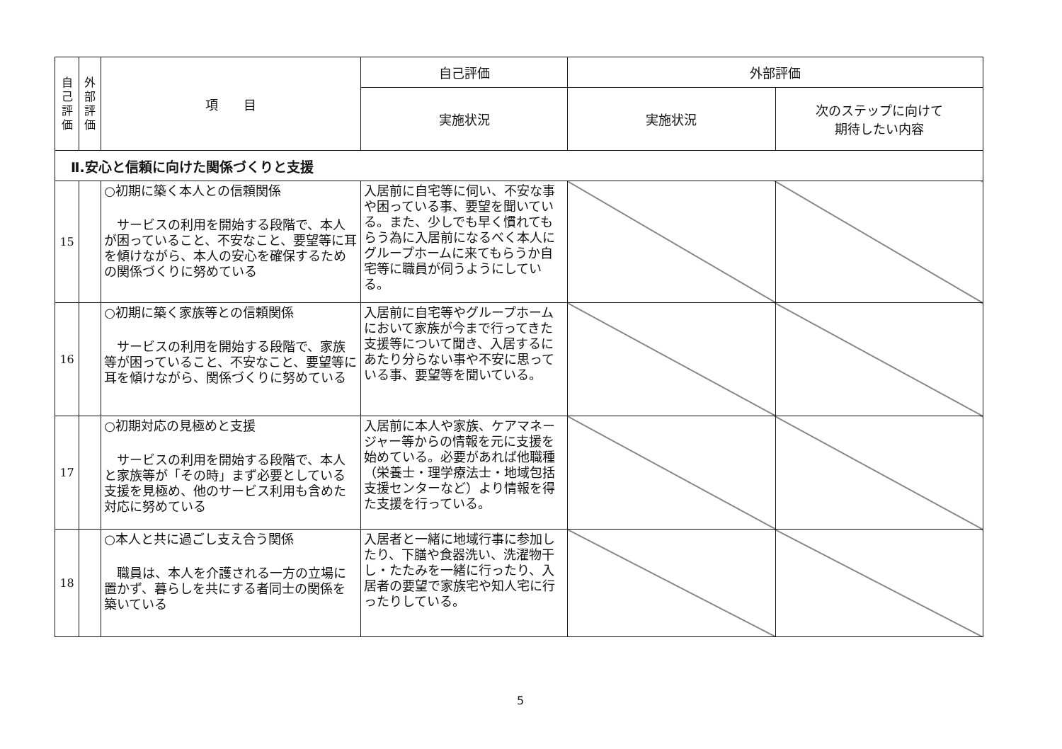| 自 己 評 価 | 外 部 評 価 | 項 目 | 自己評価 | 外部評価 | |
| --- | --- | --- | --- | --- | --- |
| | | | 実施状況 | 実施状況 | 次のステップに向けて 期待したい内容 |
| Ⅱ.安心と信頼に向けた関係づくりと支援 | | | | | |
| 15 | | ○初期に築く本人との信頼関係 サービスの利用を開始する段階で、本人が困っていること、不安なこと、要望等に耳を傾けながら、本人の安心を確保するための関係づくりに努めている | 入居前に自宅等に伺い、不安な事や困っている事、要望を聞いている。また、少しでも早く慣れてもらう為に入居前になるべく本人にグループホームに来てもらうか自宅等に職員が伺うようにしている。 | | |
| 16 | | ○初期に築く家族等との信頼関係 サービスの利用を開始する段階で、家族等が困っていること、不安なこと、要望等に耳を傾けながら、関係づくりに努めている | 入居前に自宅等やグループホームにおいて家族が今まで行ってきた支援等について聞き、入居するにあたり分らない事や不安に思っている事、要望等を聞いている。 | | |
| 17 | | ○初期対応の見極めと支援 サービスの利用を開始する段階で、本人と家族等が「その時」まず必要としている支援を見極め、他のサービス利用も含めた対応に努めている | 入居前に本人や家族、ケアマネージャー等からの情報を元に支援を始めている。必要があれば他職種（栄養士・理学療法士・地域包括支援センターなど）より情報を得た支援を行っている。 | | |
| 18 | | ○本人と共に過ごし支え合う関係 職員は、本人を介護される一方の立場に置かず、暮らしを共にする者同士の関係を築いている | 入居者と一緒に地域行事に参加したり、下膳や食器洗い、洗濯物干し・たたみを一緒に行ったり、入居者の要望で家族宅や知人宅に行ったりしている。 | | |
5